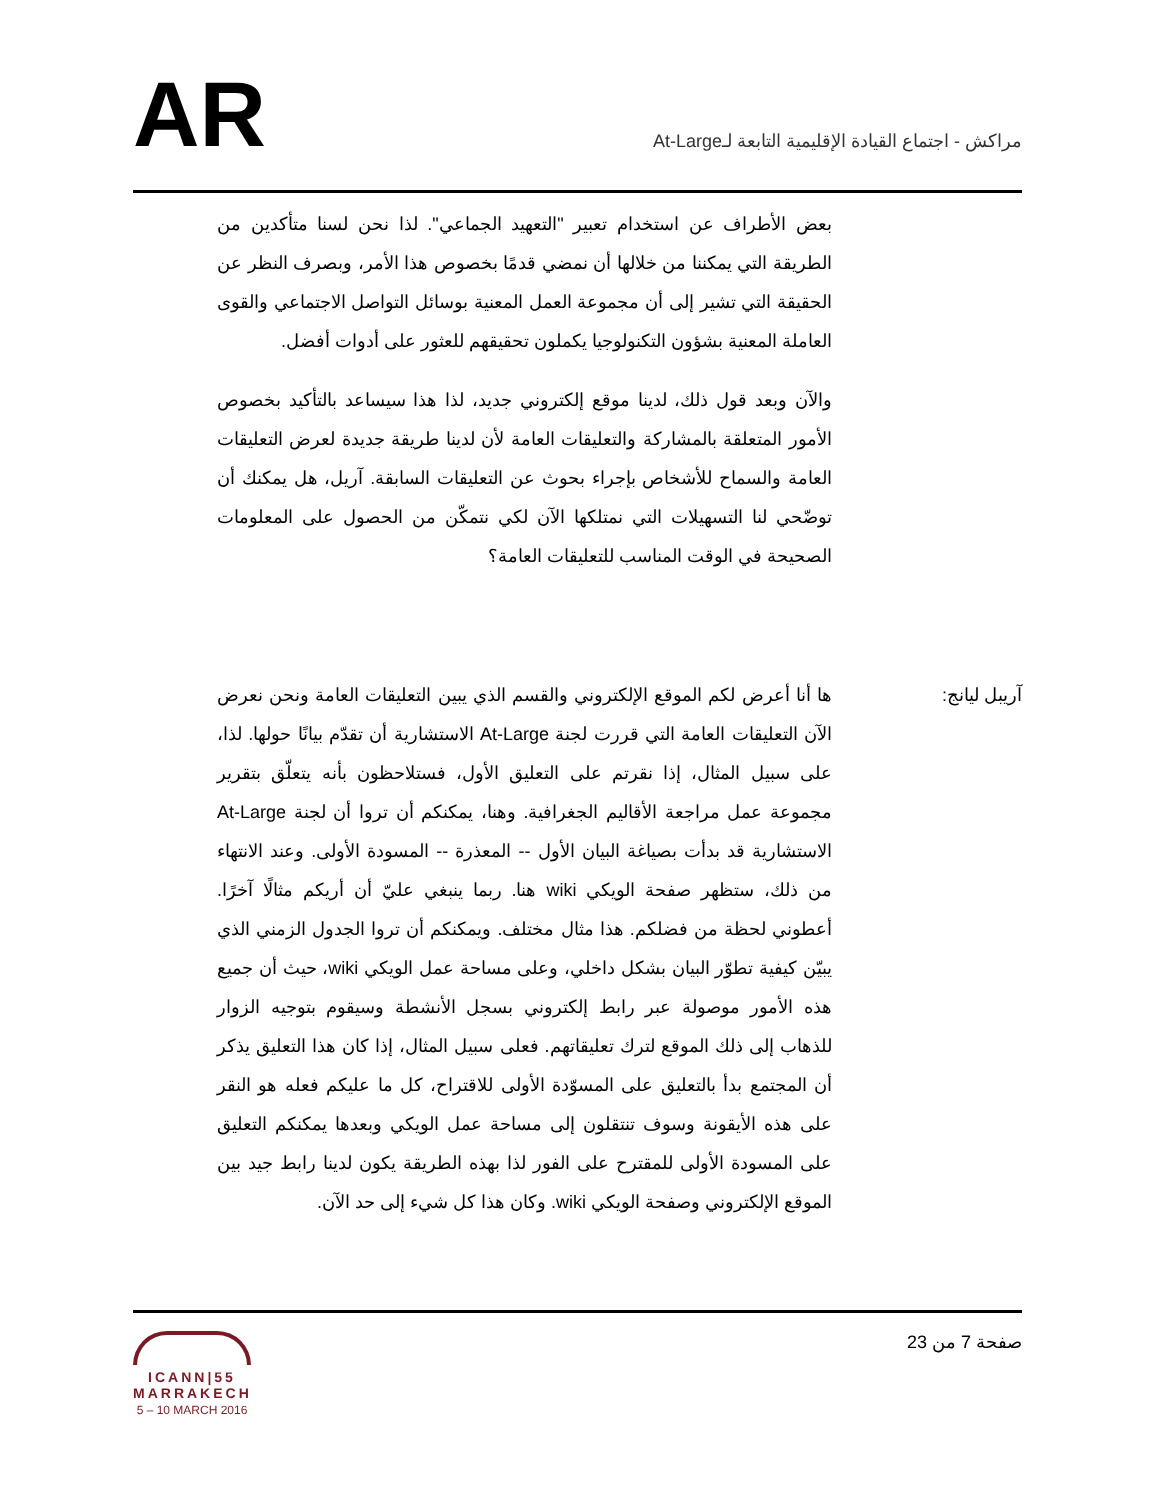AR
مراكش - اجتماع القيادة الإقليمية التابعة لـAt-Large
بعض الأطراف عن استخدام تعبير "التعهيد الجماعي". لذا نحن لسنا متأكدين من الطريقة التي يمكننا من خلالها أن نمضي قدمًا بخصوص هذا الأمر، وبصرف النظر عن الحقيقة التي تشير إلى أن مجموعة العمل المعنية بوسائل التواصل الاجتماعي والقوى العاملة المعنية بشؤون التكنولوجيا يكملون تحقيقهم للعثور على أدوات أفضل.
والآن وبعد قول ذلك، لدينا موقع إلكتروني جديد، لذا هذا سيساعد بالتأكيد بخصوص الأمور المتعلقة بالمشاركة والتعليقات العامة لأن لدينا طريقة جديدة لعرض التعليقات العامة والسماح للأشخاص بإجراء بحوث عن التعليقات السابقة. آريل، هل يمكنك أن توضّحي لنا التسهيلات التي نمتلكها الآن لكي نتمكّن من الحصول على المعلومات الصحيحة في الوقت المناسب للتعليقات العامة؟
آريبل ليانج: ها أنا أعرض لكم الموقع الإلكتروني والقسم الذي يبين التعليقات العامة ونحن نعرض الآن التعليقات العامة التي قررت لجنة At-Large الاستشارية أن تقدّم بيانًا حولها. لذا، على سبيل المثال، إذا نقرتم على التعليق الأول، فستلاحظون بأنه يتعلّق بتقرير مجموعة عمل مراجعة الأقاليم الجغرافية. وهنا، يمكنكم أن تروا أن لجنة At-Large الاستشارية قد بدأت بصياغة البيان الأول -- المعذرة -- المسودة الأولى. وعند الانتهاء من ذلك، ستظهر صفحة الويكي wiki هنا. ربما ينبغي عليّ أن أريكم مثالًا آخرًا. أعطوني لحظة من فضلكم. هذا مثال مختلف. ويمكنكم أن تروا الجدول الزمني الذي يبيّن كيفية تطوّر البيان بشكل داخلي، وعلى مساحة عمل الويكي wiki، حيث أن جميع هذه الأمور موصولة عبر رابط إلكتروني بسجل الأنشطة وسيقوم بتوجيه الزوار للذهاب إلى ذلك الموقع لترك تعليقاتهم. فعلى سبيل المثال، إذا كان هذا التعليق يذكر أن المجتمع بدأ بالتعليق على المسوّدة الأولى للاقتراح، كل ما عليكم فعله هو النقر على هذه الأيقونة وسوف تنتقلون إلى مساحة عمل الويكي وبعدها يمكنكم التعليق على المسودة الأولى للمقترح على الفور لذا بهذه الطريقة يكون لدينا رابط جيد بين الموقع الإلكتروني وصفحة الويكي wiki. وكان هذا كل شيء إلى حد الآن.
ICANN|55
MARRAKECH
5 – 10 MARCH 2016
صفحة 7 من 23